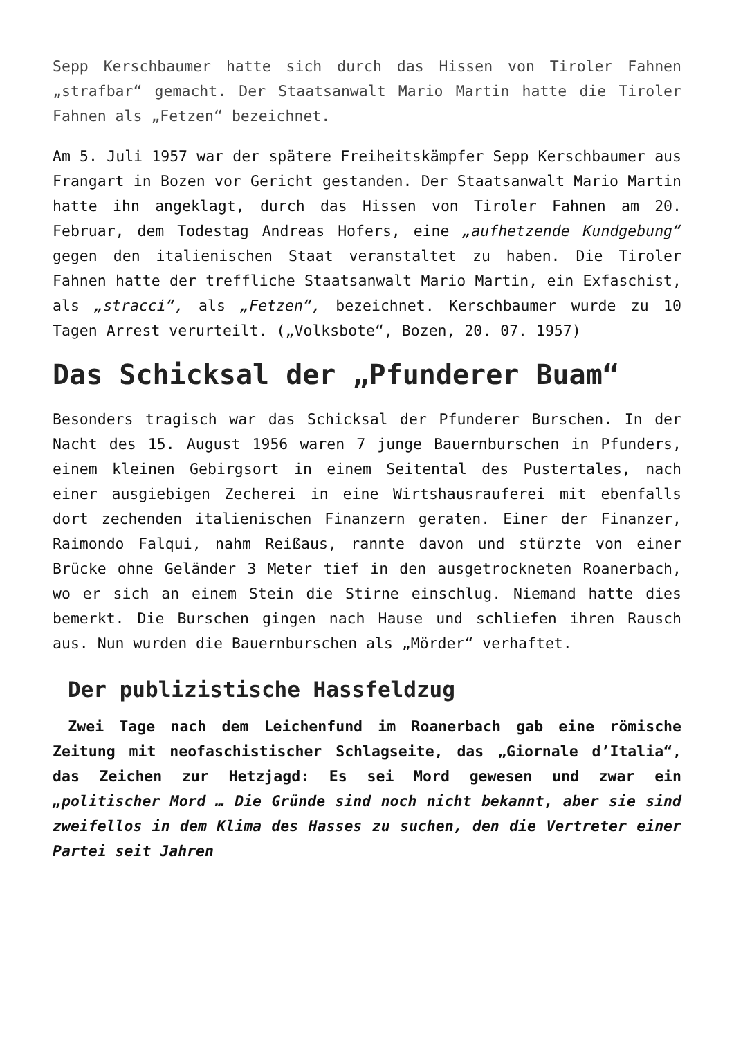Sepp Kerschbaumer hatte sich durch das Hissen von Tiroler Fahnen „strafbar“ gemacht. Der Staatsanwalt Mario Martin hatte die Tiroler Fahnen als „Fetzen“ bezeichnet.
Am 5. Juli 1957 war der spätere Freiheitskämpfer Sepp Kerschbaumer aus Frangart in Bozen vor Gericht gestanden. Der Staatsanwalt Mario Martin hatte ihn angeklagt, durch das Hissen von Tiroler Fahnen am 20. Februar, dem Todestag Andreas Hofers, eine „aufhetzende Kundgebung“ gegen den italienischen Staat veranstaltet zu haben. Die Tiroler Fahnen hatte der treffliche Staatsanwalt Mario Martin, ein Exfaschist, als „stracci“, als „Fetzen“, bezeichnet. Kerschbaumer wurde zu 10 Tagen Arrest verurteilt. („Volksbote“, Bozen, 20. 07. 1957)
Das Schicksal der „Pfunderer Buam“
Besonders tragisch war das Schicksal der Pfunderer Burschen. In der Nacht des 15. August 1956 waren 7 junge Bauernburschen in Pfunders, einem kleinen Gebirgsort in einem Seitental des Pustertales, nach einer ausgiebigen Zecherei in eine Wirtshausrauferei mit ebenfalls dort zechenden italienischen Finanzern geraten. Einer der Finanzer, Raimondo Falqui, nahm Reißaus, rannte davon und stürzte von einer Brücke ohne Geländer 3 Meter tief in den ausgetrockneten Roanerbach, wo er sich an einem Stein die Stirne einschlug. Niemand hatte dies bemerkt. Die Burschen gingen nach Hause und schliefen ihren Rausch aus. Nun wurden die Bauernburschen als „Mörder“ verhaftet.
Der publizistische Hassfeldzug
Zwei Tage nach dem Leichenfund im Roanerbach gab eine römische Zeitung mit neofaschistischer Schlagseite, das „Giornale d’Italia“, das Zeichen zur Hetzjagd: Es sei Mord gewesen und zwar ein „politischer Mord … Die Gründe sind noch nicht bekannt, aber sie sind zweifellos in dem Klima des Hasses zu suchen, den die Vertreter einer Partei seit Jahren